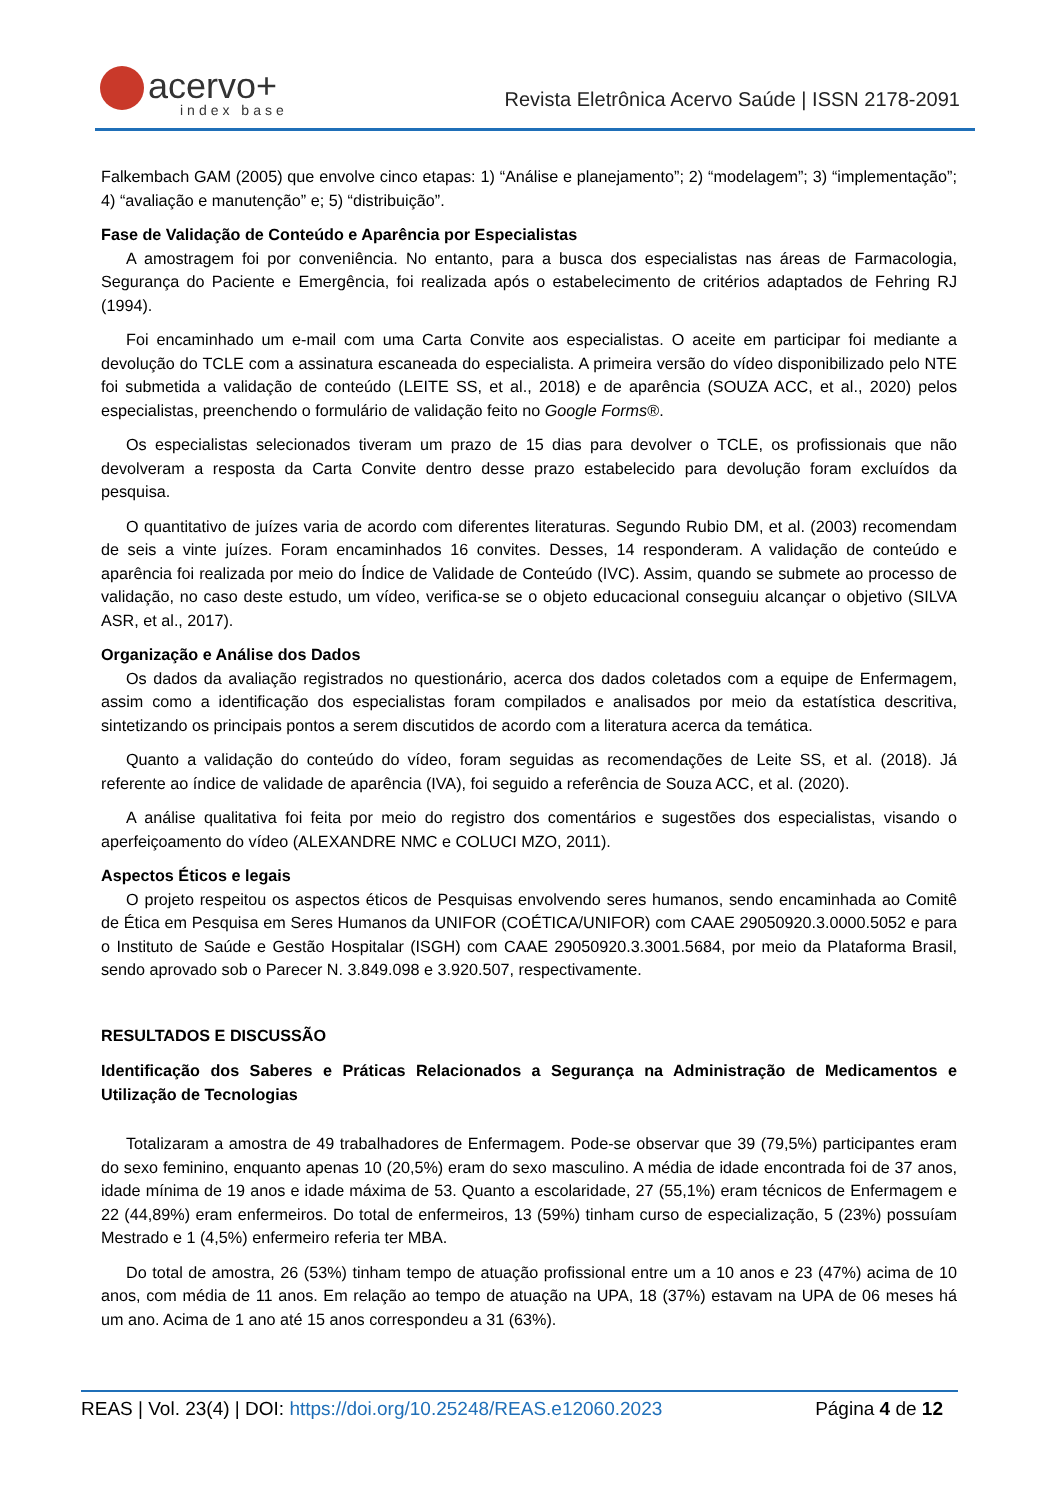acervo+
index base
Revista Eletrônica Acervo Saúde | ISSN 2178-2091
Falkembach GAM (2005) que envolve cinco etapas: 1) “Análise e planejamento”; 2) “modelagem”; 3) “implementação”; 4) “avaliação e manutenção” e; 5) “distribuição”.
Fase de Validação de Conteúdo e Aparência por Especialistas
A amostragem foi por conveniência. No entanto, para a busca dos especialistas nas áreas de Farmacologia, Segurança do Paciente e Emergência, foi realizada após o estabelecimento de critérios adaptados de Fehring RJ (1994).
Foi encaminhado um e-mail com uma Carta Convite aos especialistas. O aceite em participar foi mediante a devolução do TCLE com a assinatura escaneada do especialista. A primeira versão do vídeo disponibilizado pelo NTE foi submetida a validação de conteúdo (LEITE SS, et al., 2018) e de aparência (SOUZA ACC, et al., 2020) pelos especialistas, preenchendo o formulário de validação feito no Google Forms®.
Os especialistas selecionados tiveram um prazo de 15 dias para devolver o TCLE, os profissionais que não devolveram a resposta da Carta Convite dentro desse prazo estabelecido para devolução foram excluídos da pesquisa.
O quantitativo de juízes varia de acordo com diferentes literaturas. Segundo Rubio DM, et al. (2003) recomendam de seis a vinte juízes. Foram encaminhados 16 convites. Desses, 14 responderam. A validação de conteúdo e aparência foi realizada por meio do Índice de Validade de Conteúdo (IVC). Assim, quando se submete ao processo de validação, no caso deste estudo, um vídeo, verifica-se se o objeto educacional conseguiu alcançar o objetivo (SILVA ASR, et al., 2017).
Organização e Análise dos Dados
Os dados da avaliação registrados no questionário, acerca dos dados coletados com a equipe de Enfermagem, assim como a identificação dos especialistas foram compilados e analisados por meio da estatística descritiva, sintetizando os principais pontos a serem discutidos de acordo com a literatura acerca da temática.
Quanto a validação do conteúdo do vídeo, foram seguidas as recomendações de Leite SS, et al. (2018). Já referente ao índice de validade de aparência (IVA), foi seguido a referência de Souza ACC, et al. (2020).
A análise qualitativa foi feita por meio do registro dos comentários e sugestões dos especialistas, visando o aperfeiçoamento do vídeo (ALEXANDRE NMC e COLUCI MZO, 2011).
Aspectos Éticos e legais
O projeto respeitou os aspectos éticos de Pesquisas envolvendo seres humanos, sendo encaminhada ao Comitê de Ética em Pesquisa em Seres Humanos da UNIFOR (COÉTICA/UNIFOR) com CAAE 29050920.3.0000.5052 e para o Instituto de Saúde e Gestão Hospitalar (ISGH) com CAAE 29050920.3.3001.5684, por meio da Plataforma Brasil, sendo aprovado sob o Parecer N. 3.849.098 e 3.920.507, respectivamente.
RESULTADOS E DISCUSSÃO
Identificação dos Saberes e Práticas Relacionados a Segurança na Administração de Medicamentos e Utilização de Tecnologias
Totalizaram a amostra de 49 trabalhadores de Enfermagem. Pode-se observar que 39 (79,5%) participantes eram do sexo feminino, enquanto apenas 10 (20,5%) eram do sexo masculino. A média de idade encontrada foi de 37 anos, idade mínima de 19 anos e idade máxima de 53. Quanto a escolaridade, 27 (55,1%) eram técnicos de Enfermagem e 22 (44,89%) eram enfermeiros. Do total de enfermeiros, 13 (59%) tinham curso de especialização, 5 (23%) possuíam Mestrado e 1 (4,5%) enfermeiro referia ter MBA.
Do total de amostra, 26 (53%) tinham tempo de atuação profissional entre um a 10 anos e 23 (47%) acima de 10 anos, com média de 11 anos. Em relação ao tempo de atuação na UPA, 18 (37%) estavam na UPA de 06 meses há um ano. Acima de 1 ano até 15 anos correspondeu a 31 (63%).
REAS | Vol. 23(4) | DOI: https://doi.org/10.25248/REAS.e12060.2023 Página 4 de 12